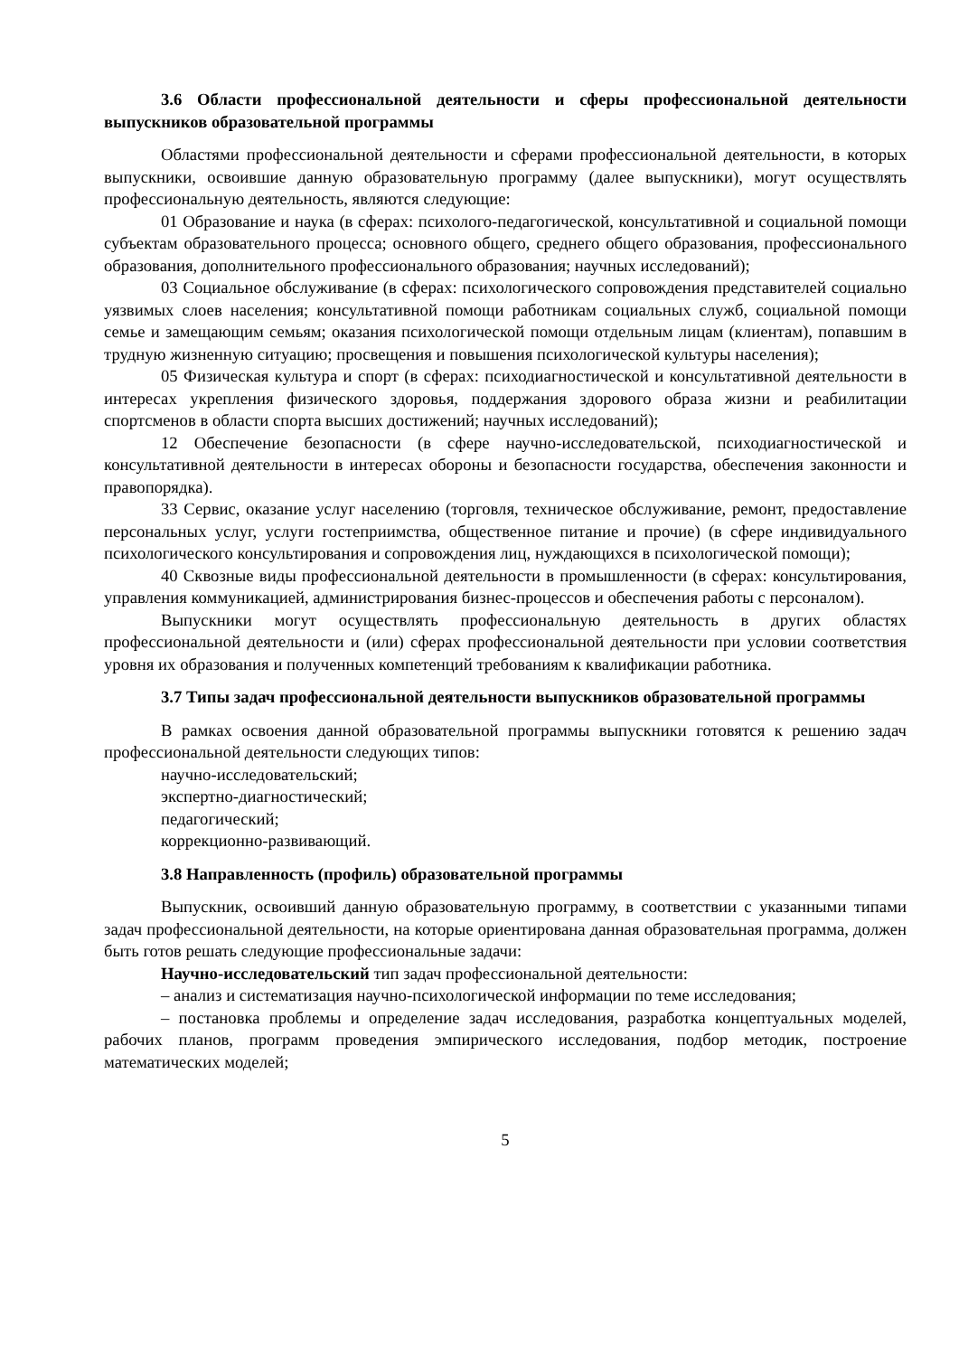3.6 Области профессиональной деятельности и сферы профессиональной деятельности выпускников образовательной программы
Областями профессиональной деятельности и сферами профессиональной деятельности, в которых выпускники, освоившие данную образовательную программу (далее выпускники), могут осуществлять профессиональную деятельность, являются следующие:
01 Образование и наука (в сферах: психолого-педагогической, консультативной и социальной помощи субъектам образовательного процесса; основного общего, среднего общего образования, профессионального образования, дополнительного профессионального образования; научных исследований);
03 Социальное обслуживание (в сферах: психологического сопровождения представителей социально уязвимых слоев населения; консультативной помощи работникам социальных служб, социальной помощи семье и замещающим семьям; оказания психологической помощи отдельным лицам (клиентам), попавшим в трудную жизненную ситуацию; просвещения и повышения психологической культуры населения);
05 Физическая культура и спорт (в сферах: психодиагностической и консультативной деятельности в интересах укрепления физического здоровья, поддержания здорового образа жизни и реабилитации спортсменов в области спорта высших достижений; научных исследований);
12 Обеспечение безопасности (в сфере научно-исследовательской, психодиагностической и консультативной деятельности в интересах обороны и безопасности государства, обеспечения законности и правопорядка).
33 Сервис, оказание услуг населению (торговля, техническое обслуживание, ремонт, предоставление персональных услуг, услуги гостеприимства, общественное питание и прочие) (в сфере индивидуального психологического консультирования и сопровождения лиц, нуждающихся в психологической помощи);
40 Сквозные виды профессиональной деятельности в промышленности (в сферах: консультирования, управления коммуникацией, администрирования бизнес-процессов и обеспечения работы с персоналом).
Выпускники могут осуществлять профессиональную деятельность в других областях профессиональной деятельности и (или) сферах профессиональной деятельности при условии соответствия уровня их образования и полученных компетенций требованиям к квалификации работника.
3.7 Типы задач профессиональной деятельности выпускников образовательной программы
В рамках освоения данной образовательной программы выпускники готовятся к решению задач профессиональной деятельности следующих типов:
научно-исследовательский;
экспертно-диагностический;
педагогический;
коррекционно-развивающий.
3.8 Направленность (профиль) образовательной программы
Выпускник, освоивший данную образовательную программу, в соответствии с указанными типами задач профессиональной деятельности, на которые ориентирована данная образовательная программа, должен быть готов решать следующие профессиональные задачи:
Научно-исследовательский тип задач профессиональной деятельности:
– анализ и систематизация научно-психологической информации по теме исследования;
– постановка проблемы и определение задач исследования, разработка концептуальных моделей, рабочих планов, программ проведения эмпирического исследования, подбор методик, построение математических моделей;
5